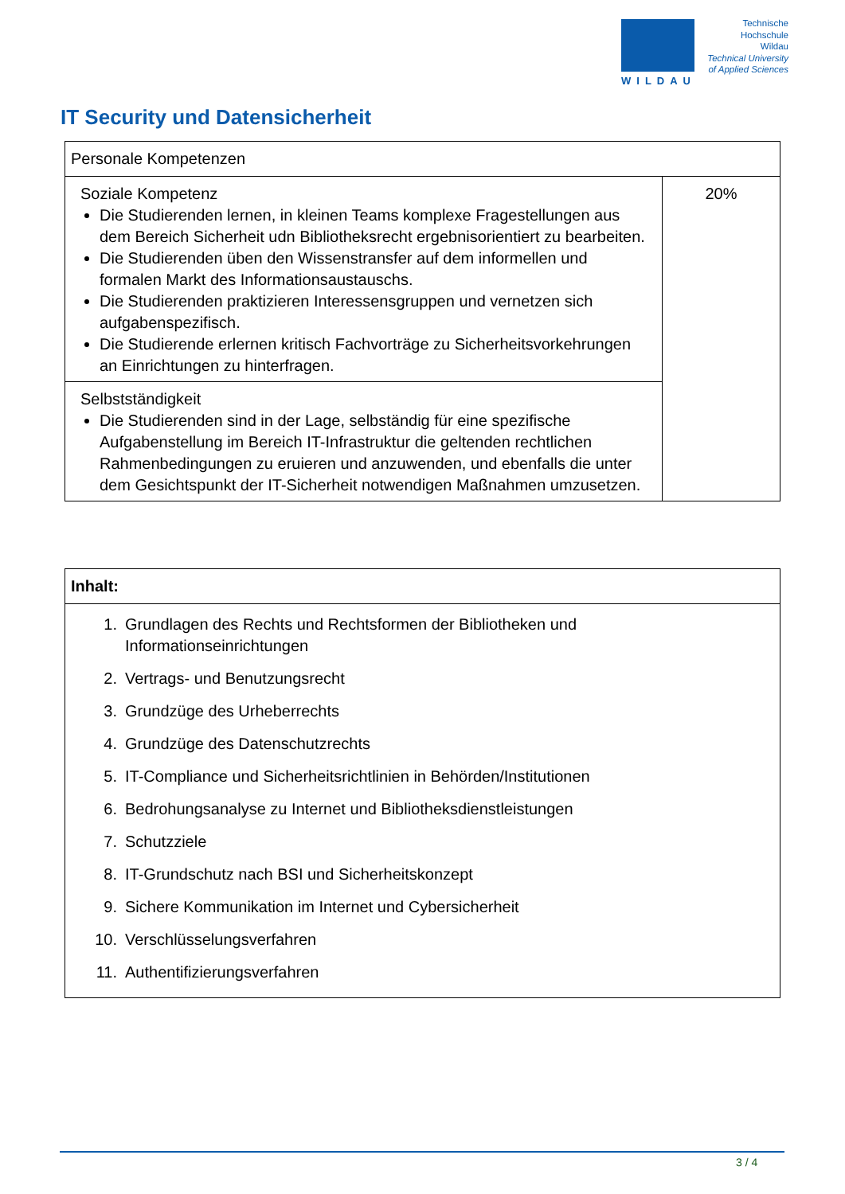WILDAU
Technische
Hochschule
Wildau
Technical University
of Applied Sciences
IT Security und Datensicherheit
| Personale Kompetenzen | |
| Soziale Kompetenz Die Studierenden lernen, in kleinen Teams komplexe Fragestellungen aus dem Bereich Sicherheit udn Bibliotheksrecht ergebnisorientiert zu bearbeiten. Die Studierenden üben den Wissenstransfer auf dem informellen und formalen Markt des Informationsaustauschs. Die Studierenden praktizieren Interessensgruppen und vernetzen sich aufgabenspezifisch. Die Studierende erlernen kritisch Fachvorträge zu Sicherheitsvorkehrungen an Einrichtungen zu hinterfragen. | 20% |
| Selbstständigkeit Die Studierenden sind in der Lage, selbständig für eine spezifische Aufgabenstellung im Bereich IT-Infrastruktur die geltenden rechtlichen Rahmenbedingungen zu eruieren und anzuwenden, und ebenfalls die unter dem Gesichtspunkt der IT-Sicherheit notwendigen Maßnahmen umzusetzen. | |
| Inhalt: |
| 1. Grundlagen des Rechts und Rechtsformen der Bibliotheken und Informationseinrichtungen 2. Vertrags- und Benutzungsrecht 3. Grundzüge des Urheberrechts 4. Grundzüge des Datenschutzrechts 5. IT-Compliance und Sicherheitsrichtlinien in Behörden/Institutionen 6. Bedrohungsanalyse zu Internet und Bibliotheksdienstleistungen 7. Schutzziele 8. IT-Grundschutz nach BSI und Sicherheitskonzept 9. Sichere Kommunikation im Internet und Cybersicherheit 10. Verschlüsselungsverfahren 11. Authentifizierungsverfahren |
3 / 4